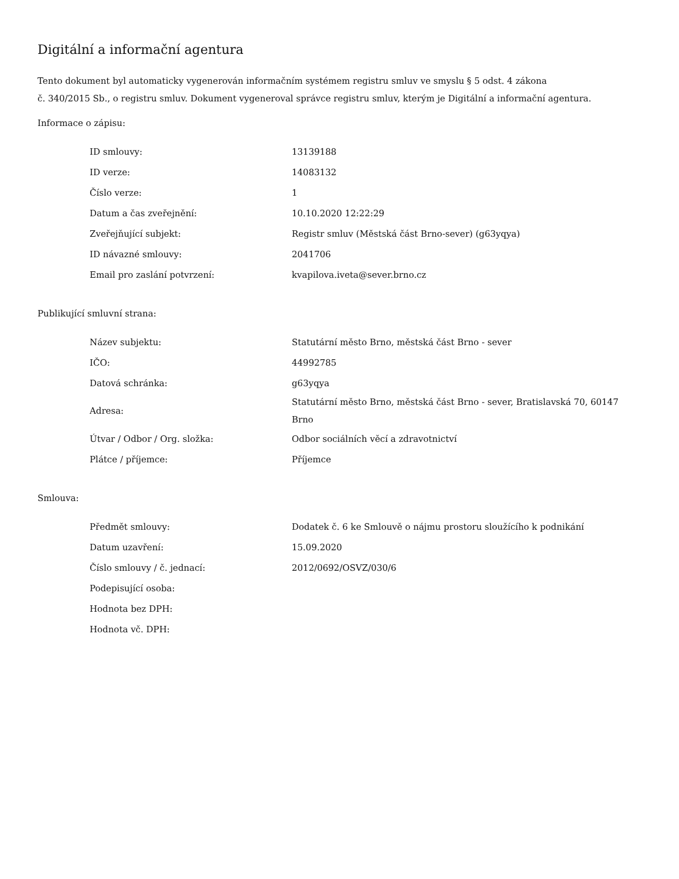Digitální a informační agentura
Tento dokument byl automaticky vygenerován informačním systémem registru smluv ve smyslu § 5 odst. 4 zákona
č. 340/2015 Sb., o registru smluv. Dokument vygeneroval správce registru smluv, kterým je Digitální a informační agentura.
Informace o zápisu:
| ID smlouvy: | 13139188 |
| ID verze: | 14083132 |
| Číslo verze: | 1 |
| Datum a čas zveřejnění: | 10.10.2020 12:22:29 |
| Zveřejňující subjekt: | Registr smluv (Městská část Brno-sever) (g63yqya) |
| ID návazné smlouvy: | 2041706 |
| Email pro zaslání potvrzení: | kvapilova.iveta@sever.brno.cz |
Publikující smluvní strana:
| Název subjektu: | Statutární město Brno, městská část Brno - sever |
| IČO: | 44992785 |
| Datová schránka: | g63yqya |
| Adresa: | Statutární město Brno, městská část Brno - sever, Bratislavská 70, 60147 Brno |
| Útvar / Odbor / Org. složka: | Odbor sociálních věcí a zdravotnictví |
| Plátce / příjemce: | Příjemce |
Smlouva:
| Předmět smlouvy: | Dodatek č. 6 ke Smlouvě o nájmu prostoru sloužícího k podnikání |
| Datum uzavření: | 15.09.2020 |
| Číslo smlouvy / č. jednací: | 2012/0692/OSVZ/030/6 |
| Podepisující osoba: | |
| Hodnota bez DPH: | |
| Hodnota vč. DPH: | |